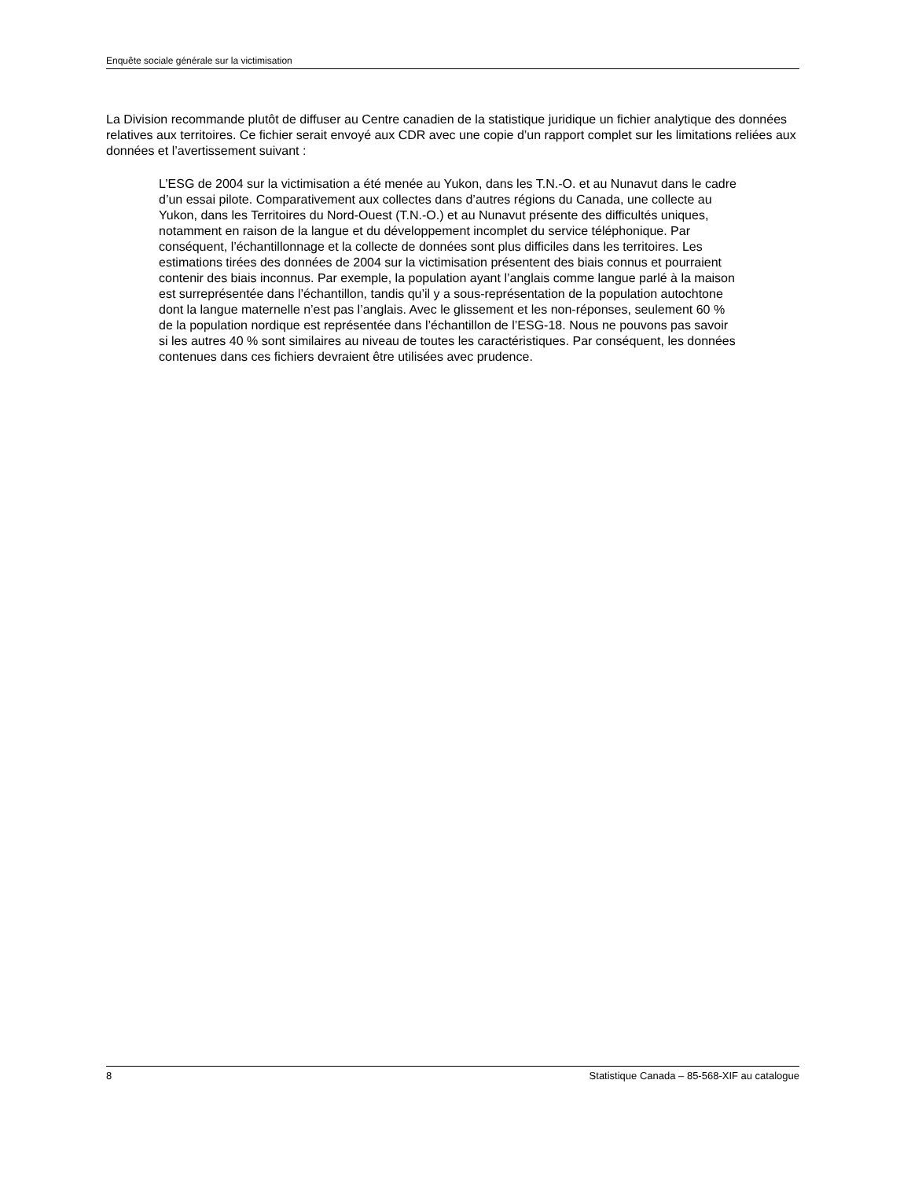Enquête sociale générale sur la victimisation
La Division recommande plutôt de diffuser au Centre canadien de la statistique juridique un fichier analytique des données relatives aux territoires. Ce fichier serait envoyé aux CDR avec une copie d’un rapport complet sur les limitations reliées aux données et l’avertissement suivant :
L’ESG de 2004 sur la victimisation a été menée au Yukon, dans les T.N.-O. et au Nunavut dans le cadre d’un essai pilote. Comparativement aux collectes dans d’autres régions du Canada, une collecte au Yukon, dans les Territoires du Nord-Ouest (T.N.-O.) et au Nunavut présente des difficultés uniques, notamment en raison de la langue et du développement incomplet du service téléphonique. Par conséquent, l’échantillonnage et la collecte de données sont plus difficiles dans les territoires. Les estimations tirées des données de 2004 sur la victimisation présentent des biais connus et pourraient contenir des biais inconnus. Par exemple, la population ayant l’anglais comme langue parlé à la maison est surreprésentée dans l’échantillon, tandis qu’il y a sous-représentation de la population autochtone dont la langue maternelle n’est pas l’anglais. Avec le glissement et les non-réponses, seulement 60 % de la population nordique est représentée dans l’échantillon de l’ESG-18. Nous ne pouvons pas savoir si les autres 40 % sont similaires au niveau de toutes les caractéristiques. Par conséquent, les données contenues dans ces fichiers devraient être utilisées avec prudence.
8 Statistique Canada – 85-568-XIF au catalogue